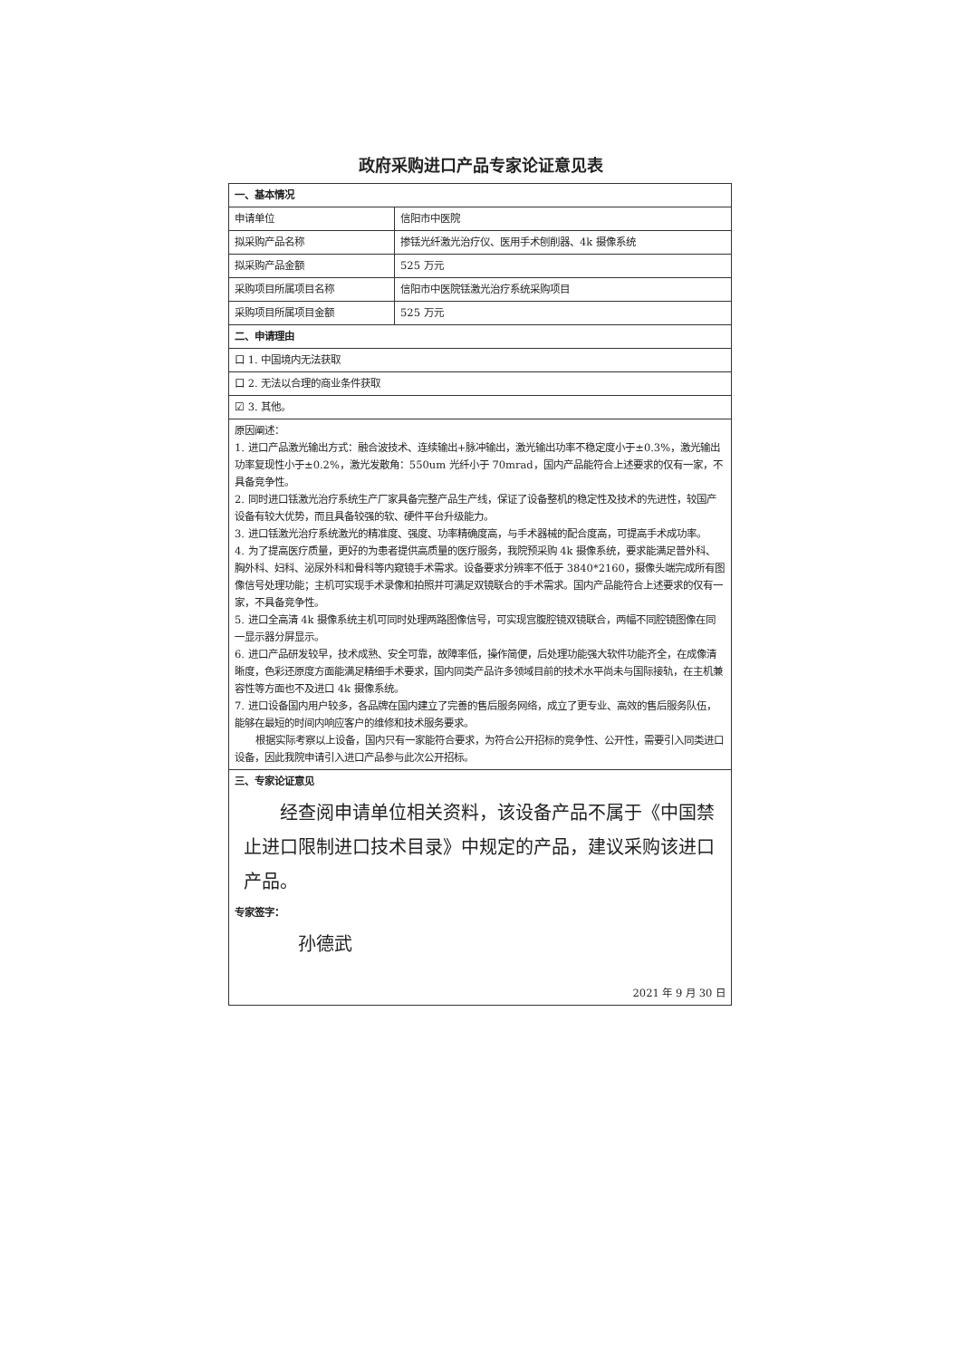政府采购进口产品专家论证意见表
| 一、基本情况 | |
| 申请单位 | 信阳市中医院 |
| 拟采购产品名称 | 掺铥光纤激光治疗仪、医用手术刨削器、4k 摄像系统 |
| 拟采购产品金额 | 525 万元 |
| 采购项目所属项目名称 | 信阳市中医院铥激光治疗系统采购项目 |
| 采购项目所属项目金额 | 525 万元 |
| 二、申请理由 | |
| 口 1. 中国境内无法获取 | |
| 口 2. 无法以合理的商业条件获取 | |
| ☑ 3. 其他。 | |
| 原因阐述： 1. 进口产品激光输出方式：融合波技术、连续输出+脉冲输出，激光输出功率不稳定度小于±0.3%，激光输出功率复现性小于±0.2%，激光发散角：550um 光纤小于 70mrad，国内产品能符合上述要求的仅有一家，不具备竞争性。 2. 同时进口铥激光治疗系统生产厂家具备完整产品生产线，保证了设备整机的稳定性及技术的先进性，较国产设备有较大优势，而且具备较强的软、硬件平台升级能力。 3. 进口铥激光治疗系统激光的精准度、强度、功率精确度高，与手术器械的配合度高，可提高手术成功率。 4. 为了提高医疗质量，更好的为患者提供高质量的医疗服务，我院预采购 4k 摄像系统，要求能满足普外科、胸外科、妇科、泌尿外科和骨科等内窥镜手术需求。设备要求分辨率不低于 3840*2160，摄像头端完成所有图像信号处理功能；主机可实现手术录像和拍照并可满足双镜联合的手术需求。国内产品能符合上述要求的仅有一家，不具备竞争性。 5. 进口全高清 4k 摄像系统主机可同时处理两路图像信号，可实现宫腹腔镜双镜联合，两幅不同腔镜图像在同一显示器分屏显示。 6. 进口产品研发较早，技术成熟、安全可靠，故障率低，操作简便，后处理功能强大软件功能齐全，在成像清晰度，色彩还原度方面能满足精细手术要求，国内同类产品许多领域目前的技术水平尚未与国际接轨，在主机兼容性等方面也不及进口 4k 摄像系统。 7. 进口设备国内用户较多，各品牌在国内建立了完善的售后服务网络，成立了更专业、高效的售后服务队伍，能够在最短的时间内响应客户的维修和技术服务要求。 根据实际考察以上设备，国内只有一家能符合要求，为符合公开招标的竞争性、公开性，需要引入同类进口设备，因此我院申请引入进口产品参与此次公开招标。 | |
| 三、专家论证意见 经查阅申请单位相关资料，该设备产品不属于《中国禁止进口限制进口技术目录》中规定的产品，建议采购该进口产品。 专家签字： 孙德武 2021 年 9 月 30 日 | |